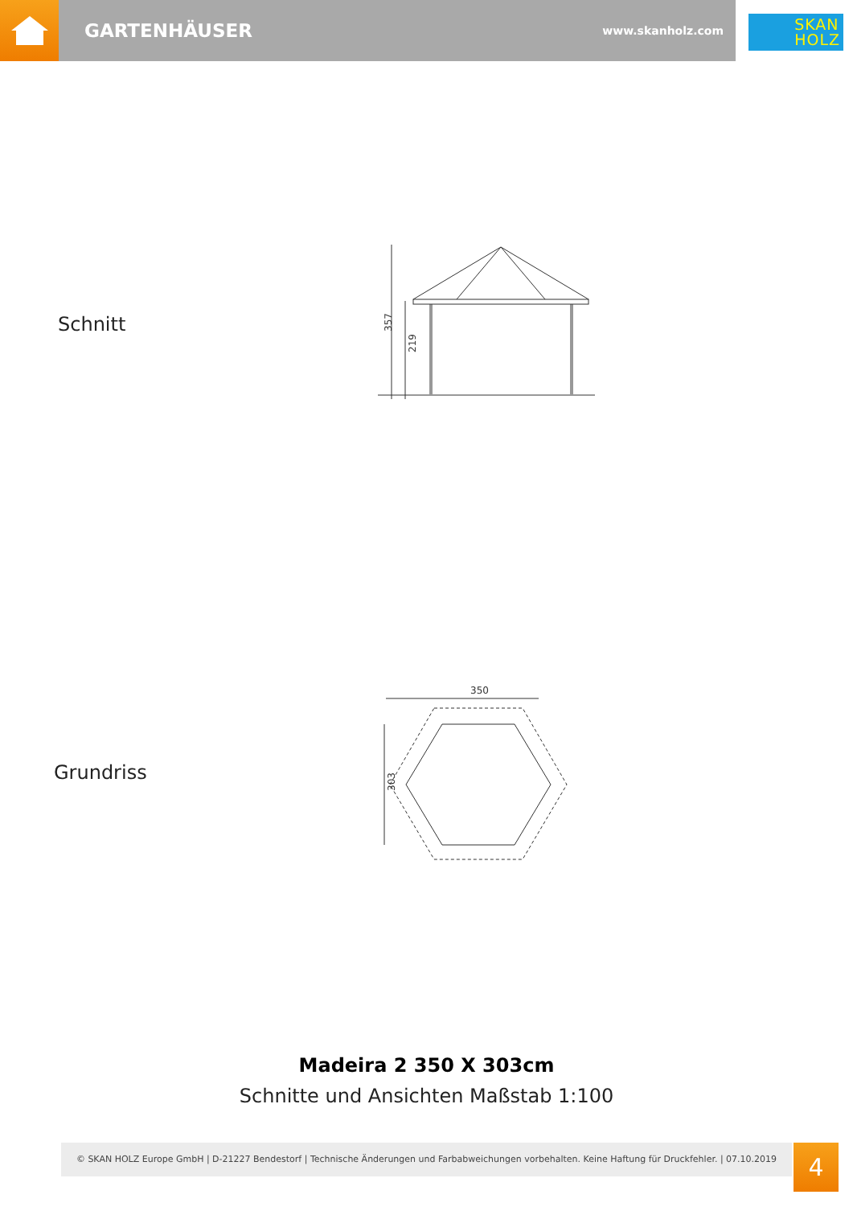GARTENHÄUSER www.skanholz.com
SKAN
HOLZ
Schnitt
357
219
Grundriss
350
303
Madeira 2 350 X 303cm
Schnitte und Ansichten Maßstab 1:100
© SKAN HOLZ Europe GmbH | D-21227 Bendestorf | Technische Änderungen und Farbabweichungen vorbehalten. Keine Haftung für Druckfehler. | 07.10.2019
4